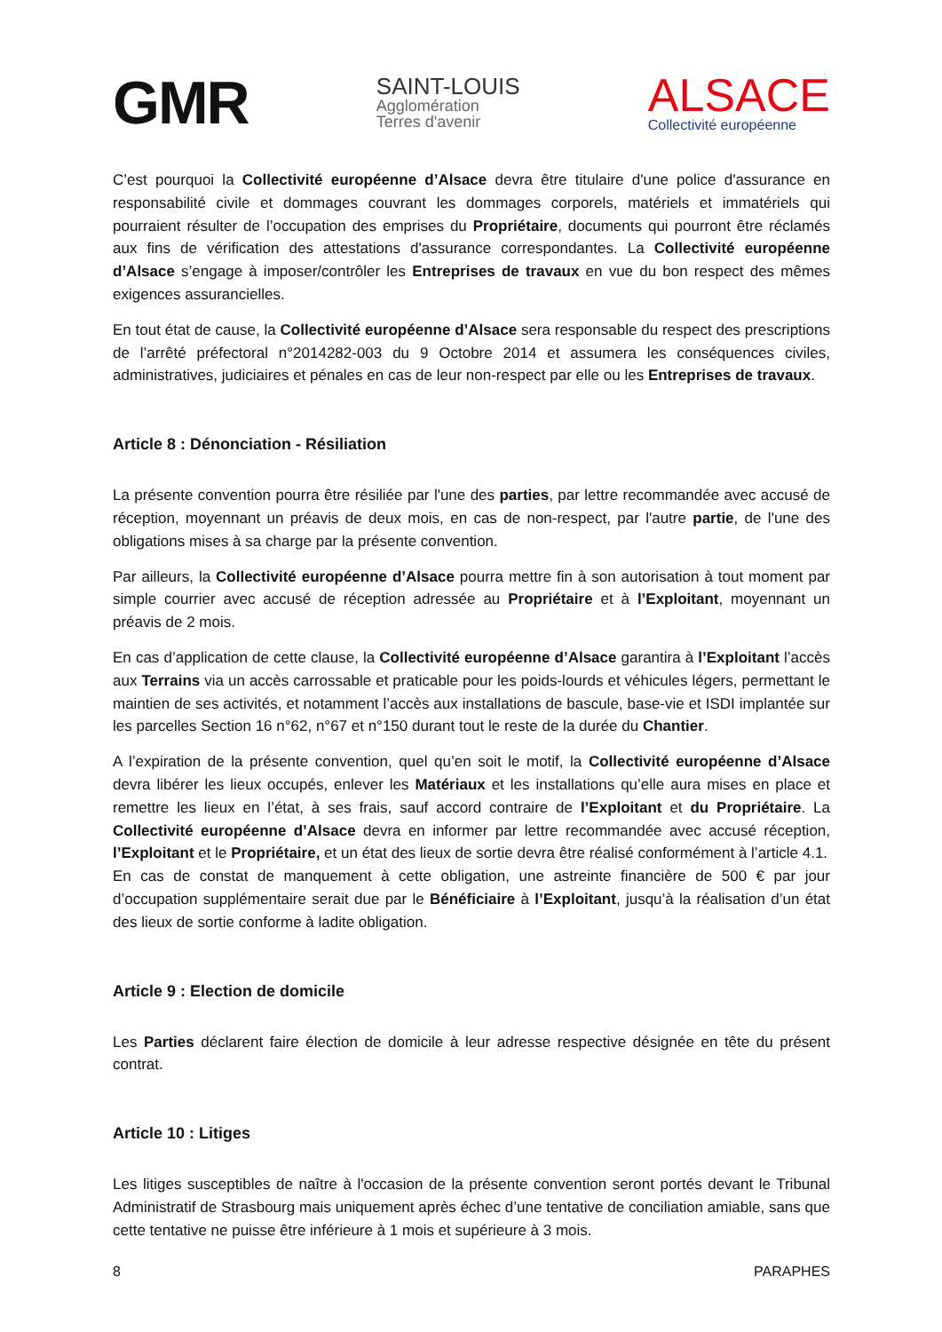GMR
SAINT-LOUIS
Agglomération
Terres d'avenir
ALSACE
Collectivité européenne
C’est pourquoi la Collectivité européenne d’Alsace devra être titulaire d'une police d'assurance en responsabilité civile et dommages couvrant les dommages corporels, matériels et immatériels qui pourraient résulter de l’occupation des emprises du Propriétaire, documents qui pourront être réclamés aux fins de vérification des attestations d'assurance correspondantes. La Collectivité européenne d’Alsace s’engage à imposer/contrôler les Entreprises de travaux en vue du bon respect des mêmes exigences assurancielles.
En tout état de cause, la Collectivité européenne d’Alsace sera responsable du respect des prescriptions de l’arrêté préfectoral n°2014282-003 du 9 Octobre 2014 et assumera les conséquences civiles, administratives, judiciaires et pénales en cas de leur non-respect par elle ou les Entreprises de travaux.
Article 8 : Dénonciation - Résiliation
La présente convention pourra être résiliée par l'une des parties, par lettre recommandée avec accusé de réception, moyennant un préavis de deux mois, en cas de non-respect, par l'autre partie, de l'une des obligations mises à sa charge par la présente convention.
Par ailleurs, la Collectivité européenne d’Alsace pourra mettre fin à son autorisation à tout moment par simple courrier avec accusé de réception adressée au Propriétaire et à l’Exploitant, moyennant un préavis de 2 mois.
En cas d’application de cette clause, la Collectivité européenne d’Alsace garantira à l’Exploitant l’accès aux Terrains via un accès carrossable et praticable pour les poids-lourds et véhicules légers, permettant le maintien de ses activités, et notamment l’accès aux installations de bascule, base-vie et ISDI implantée sur les parcelles Section 16 n°62, n°67 et n°150 durant tout le reste de la durée du Chantier.
A l’expiration de la présente convention, quel qu’en soit le motif, la Collectivité européenne d’Alsace devra libérer les lieux occupés, enlever les Matériaux et les installations qu’elle aura mises en place et remettre les lieux en l’état, à ses frais, sauf accord contraire de l’Exploitant et du Propriétaire. La Collectivité européenne d’Alsace devra en informer par lettre recommandée avec accusé réception, l’Exploitant et le Propriétaire, et un état des lieux de sortie devra être réalisé conformément à l’article 4.1.
En cas de constat de manquement à cette obligation, une astreinte financière de 500 € par jour d’occupation supplémentaire serait due par le Bénéficiaire à l’Exploitant, jusqu’à la réalisation d’un état des lieux de sortie conforme à ladite obligation.
Article 9 : Election de domicile
Les Parties déclarent faire élection de domicile à leur adresse respective désignée en tête du présent contrat.
Article 10 : Litiges
Les litiges susceptibles de naître à l'occasion de la présente convention seront portés devant le Tribunal Administratif de Strasbourg mais uniquement après échec d’une tentative de conciliation amiable, sans que cette tentative ne puisse être inférieure à 1 mois et supérieure à 3 mois.
8 PARAPHES